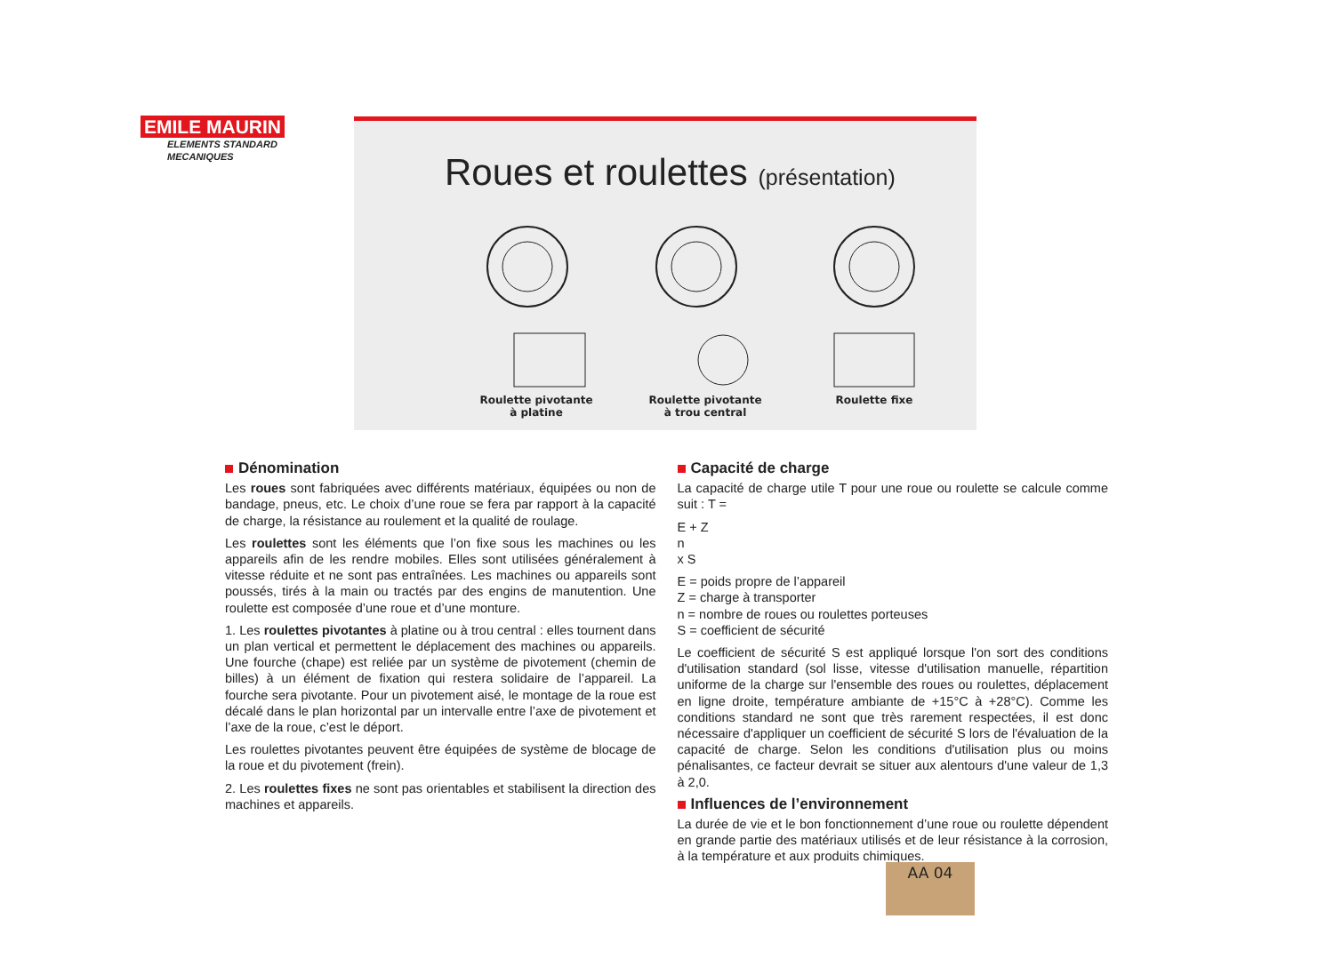EMILE MAURIN
ELEMENTS STANDARD
MECANIQUES
Roues et roulettes (présentation)
Roulette pivotante
à platine
Roulette pivotante
à trou central
Roulette fixe
Dénomination
Les roues sont fabriquées avec différents matériaux, équipées ou non de bandage, pneus, etc. Le choix d’une roue se fera par rapport à la capacité de charge, la résistance au roulement et la qualité de roulage.
Les roulettes sont les éléments que l’on fixe sous les machines ou les appareils afin de les rendre mobiles. Elles sont utilisées généralement à vitesse réduite et ne sont pas entraînées. Les machines ou appareils sont poussés, tirés à la main ou tractés par des engins de manutention. Une roulette est composée d’une roue et d’une monture.
1. Les roulettes pivotantes à platine ou à trou central : elles tournent dans un plan vertical et permettent le déplacement des machines ou appareils. Une fourche (chape) est reliée par un système de pivotement (chemin de billes) à un élément de fixation qui restera solidaire de l’appareil. La fourche sera pivotante. Pour un pivotement aisé, le montage de la roue est décalé dans le plan horizontal par un intervalle entre l’axe de pivotement et l’axe de la roue, c’est le déport.
Les roulettes pivotantes peuvent être équipées de système de blocage de la roue et du pivotement (frein).
2. Les roulettes fixes ne sont pas orientables et stabilisent la direction des machines et appareils.
Capacité de charge
La capacité de charge utile T pour une roue ou roulette se calcule comme suit : T =
E + Z
n
x S
E = poids propre de l’appareil
Z = charge à transporter
n = nombre de roues ou roulettes porteuses
S = coefficient de sécurité
Le coefficient de sécurité S est appliqué lorsque l'on sort des conditions d'utilisation standard (sol lisse, vitesse d'utilisation manuelle, répartition uniforme de la charge sur l'ensemble des roues ou roulettes, déplacement en ligne droite, température ambiante de +15°C à +28°C). Comme les conditions standard ne sont que très rarement respectées, il est donc nécessaire d'appliquer un coefficient de sécurité S lors de l'évaluation de la capacité de charge. Selon les conditions d'utilisation plus ou moins pénalisantes, ce facteur devrait se situer aux alentours d'une valeur de 1,3 à 2,0.
Influences de l’environnement
La durée de vie et le bon fonctionnement d’une roue ou roulette dépendent en grande partie des matériaux utilisés et de leur résistance à la corrosion, à la température et aux produits chimiques.
AA 04